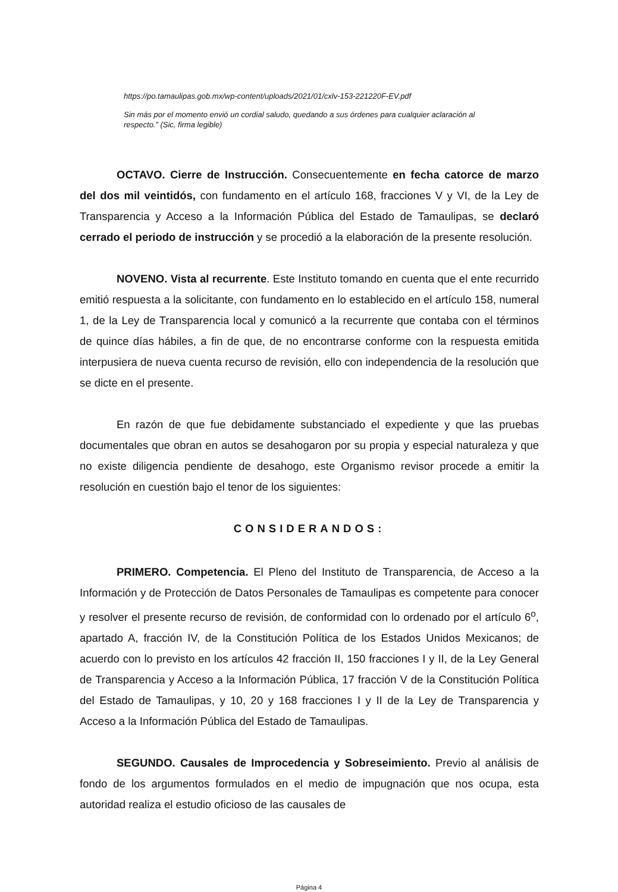https://po.tamaulipas.gob.mx/wp-content/uploads/2021/01/cxlv-153-221220F-EV.pdf
Sin más por el momento envió un cordial saludo, quedando a sus órdenes para cualquier aclaración al respecto.” (Sic, firma legible)
OCTAVO. Cierre de Instrucción. Consecuentemente en fecha catorce de marzo del dos mil veintidós, con fundamento en el artículo 168, fracciones V y VI, de la Ley de Transparencia y Acceso a la Información Pública del Estado de Tamaulipas, se declaró cerrado el periodo de instrucción y se procedió a la elaboración de la presente resolución.
NOVENO. Vista al recurrente. Este Instituto tomando en cuenta que el ente recurrido emitió respuesta a la solicitante, con fundamento en lo establecido en el artículo 158, numeral 1, de la Ley de Transparencia local y comunicó a la recurrente que contaba con el términos de quince días hábiles, a fin de que, de no encontrarse conforme con la respuesta emitida interpusiera de nueva cuenta recurso de revisión, ello con independencia de la resolución que se dicte en el presente.
En razón de que fue debidamente substanciado el expediente y que las pruebas documentales que obran en autos se desahogaron por su propia y especial naturaleza y que no existe diligencia pendiente de desahogo, este Organismo revisor procede a emitir la resolución en cuestión bajo el tenor de los siguientes:
CONSIDERANDOS:
PRIMERO. Competencia. El Pleno del Instituto de Transparencia, de Acceso a la Información y de Protección de Datos Personales de Tamaulipas es competente para conocer y resolver el presente recurso de revisión, de conformidad con lo ordenado por el artículo 6<sup>o</sup>, apartado A, fracción IV, de la Constitución Política de los Estados Unidos Mexicanos; de acuerdo con lo previsto en los artículos 42 fracción II, 150 fracciones I y II, de la Ley General de Transparencia y Acceso a la Información Pública, 17 fracción V de la Constitución Política del Estado de Tamaulipas, y 10, 20 y 168 fracciones I y II de la Ley de Transparencia y Acceso a la Información Pública del Estado de Tamaulipas.
SEGUNDO. Causales de Improcedencia y Sobreseimiento. Previo al análisis de fondo de los argumentos formulados en el medio de impugnación que nos ocupa, esta autoridad realiza el estudio oficioso de las causales de
Página 4